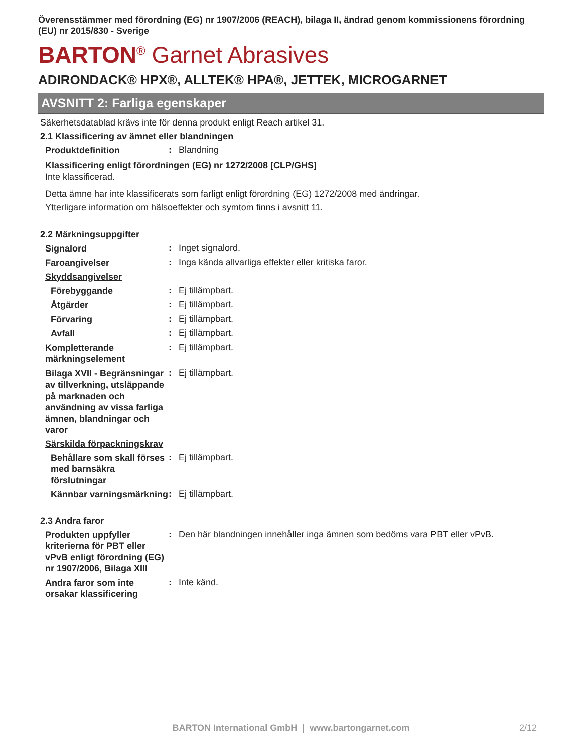Överensstämmer med förordning (EG) nr 1907/2006 (REACH), bilaga II, ändrad genom kommissionens förordning (EU) nr 2015/830 - Sverige
BARTON<sup>®</sup> Garnet Abrasives
ADIRONDACK® HPX®, ALLTEK® HPA®, JETTEK, MICROGARNET
AVSNITT 2: Farliga egenskaper
Säkerhetsdatablad krävs inte för denna produkt enligt Reach artikel 31.
2.1 Klassificering av ämnet eller blandningen
Produktdefinition
: Blandning
Klassificering enligt förordningen (EG) nr 1272/2008 [CLP/GHS]
Inte klassificerad.
Detta ämne har inte klassificerats som farligt enligt förordning (EG) 1272/2008 med ändringar.
Ytterligare information om hälsoeffekter och symtom finns i avsnitt 11.
2.2 Märkningsuppgifter
Signalord
: Inget signalord.
Faroangivelser
: Inga kända allvarliga effekter eller kritiska faror.
Skyddsangivelser
Förebyggande
: Ej tillämpbart.
Åtgärder
: Ej tillämpbart.
Förvaring
: Ej tillämpbart.
Avfall
: Ej tillämpbart.
Kompletterande märkningselement
: Ej tillämpbart.
Bilaga XVII - Begränsningar av tillverkning, utsläppande på marknaden och användning av vissa farliga ämnen, blandningar och varor
: Ej tillämpbart.
Särskilda förpackningskrav
Behållare som skall förses med barnsäkra förslutningar
: Ej tillämpbart.
Kännbar varningsmärkning
: Ej tillämpbart.
2.3 Andra faror
Produkten uppfyller kriterierna för PBT eller vPvB enligt förordning (EG) nr 1907/2006, Bilaga XIII
: Den här blandningen innehåller inga ämnen som bedöms vara PBT eller vPvB.
Andra faror som inte orsakar klassificering
: Inte känd.
BARTON International GmbH | www.bartongarnet.com 2/12